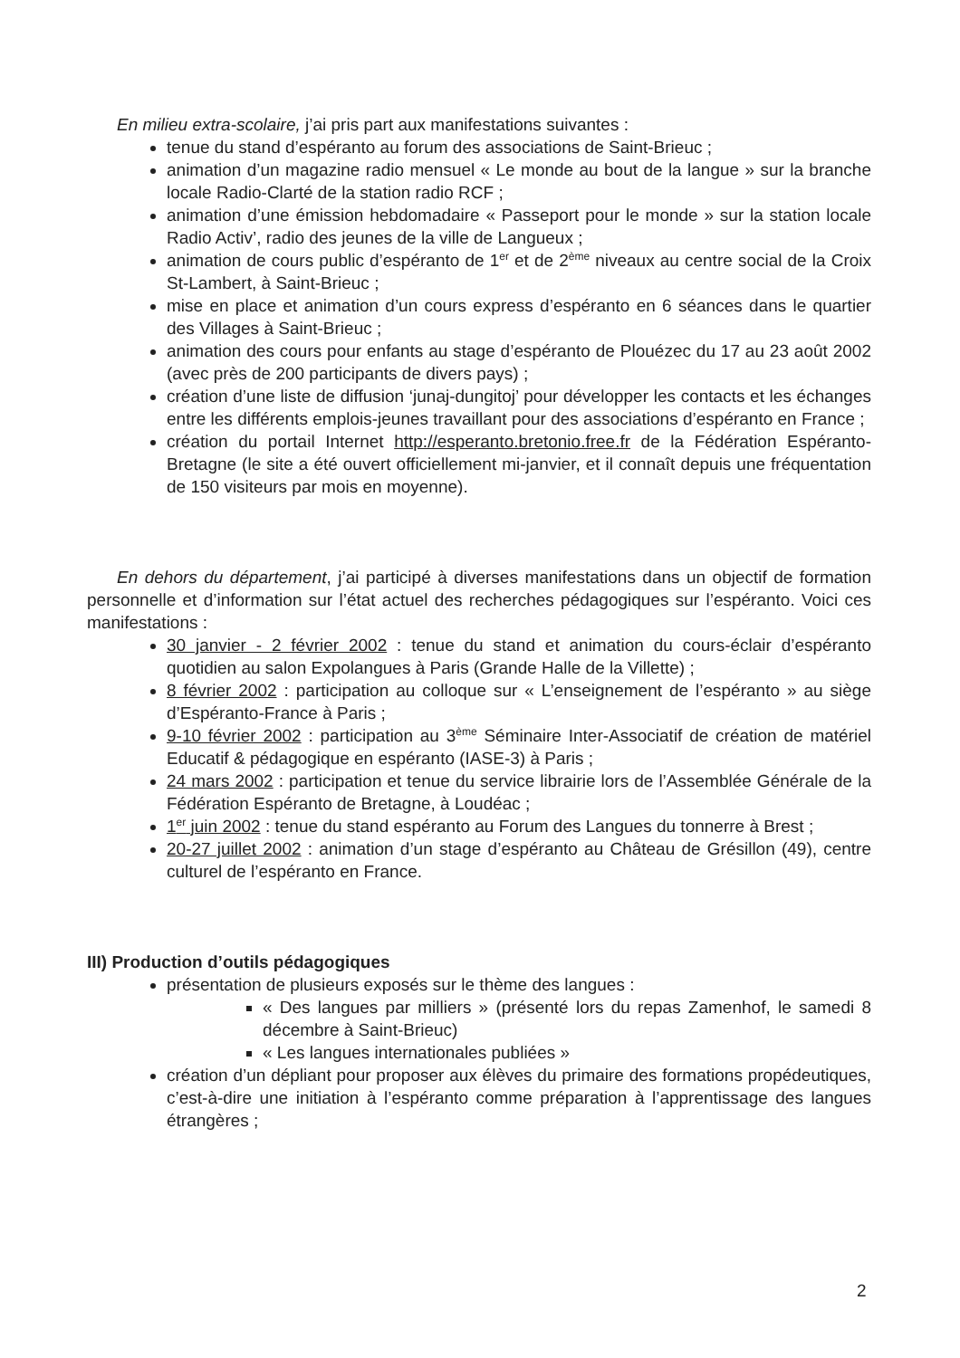En milieu extra-scolaire, j’ai pris part aux manifestations suivantes :
tenue du stand d’espéranto au forum des associations de Saint-Brieuc ;
animation d’un magazine radio mensuel « Le monde au bout de la langue » sur la branche locale Radio-Clarté de la station radio RCF ;
animation d’une émission hebdomadaire « Passeport pour le monde » sur la station locale Radio Activ’, radio des jeunes de la ville de Langueux ;
animation de cours public d’espéranto de 1<sup>er</sup> et de 2<sup>ème</sup> niveaux au centre social de la Croix St-Lambert, à Saint-Brieuc ;
mise en place et animation d’un cours express d’espéranto en 6 séances dans le quartier des Villages à Saint-Brieuc ;
animation des cours pour enfants au stage d’espéranto de Plouézec du 17 au 23 août 2002 (avec près de 200 participants de divers pays) ;
création d’une liste de diffusion ‘junaj-dungitoj’ pour développer les contacts et les échanges entre les différents emplois-jeunes travaillant pour des associations d’espéranto en France ;
création du portail Internet http://esperanto.bretonio.free.fr de la Fédération Espéranto-Bretagne (le site a été ouvert officiellement mi-janvier, et il connaît depuis une fréquentation de 150 visiteurs par mois en moyenne).
En dehors du département, j’ai participé à diverses manifestations dans un objectif de formation personnelle et d’information sur l’état actuel des recherches pédagogiques sur l’espéranto. Voici ces manifestations :
30 janvier - 2 février 2002 : tenue du stand et animation du cours-éclair d’espéranto quotidien au salon Expolangues à Paris (Grande Halle de la Villette) ;
8 février 2002 : participation au colloque sur « L’enseignement de l’espéranto » au siège d’Espéranto-France à Paris ;
9-10 février 2002 : participation au 3<sup>ème</sup> Séminaire Inter-Associatif de création de matériel Educatif & pédagogique en espéranto (IASE-3) à Paris ;
24 mars 2002 : participation et tenue du service librairie lors de l’Assemblée Générale de la Fédération Espéranto de Bretagne, à Loudéac ;
1<sup>er</sup> juin 2002 : tenue du stand espéranto au Forum des Langues du tonnerre à Brest ;
20-27 juillet 2002 : animation d’un stage d’espéranto au Château de Grésillon (49), centre culturel de l’espéranto en France.
III) Production d’outils pédagogiques
présentation de plusieurs exposés sur le thème des langues :
« Des langues par milliers » (présenté lors du repas Zamenhof, le samedi 8 décembre à Saint-Brieuc)
« Les langues internationales publiées »
création d’un dépliant pour proposer aux élèves du primaire des formations propédeutiques, c’est-à-dire une initiation à l’espéranto comme préparation à l’apprentissage des langues étrangères ;
2